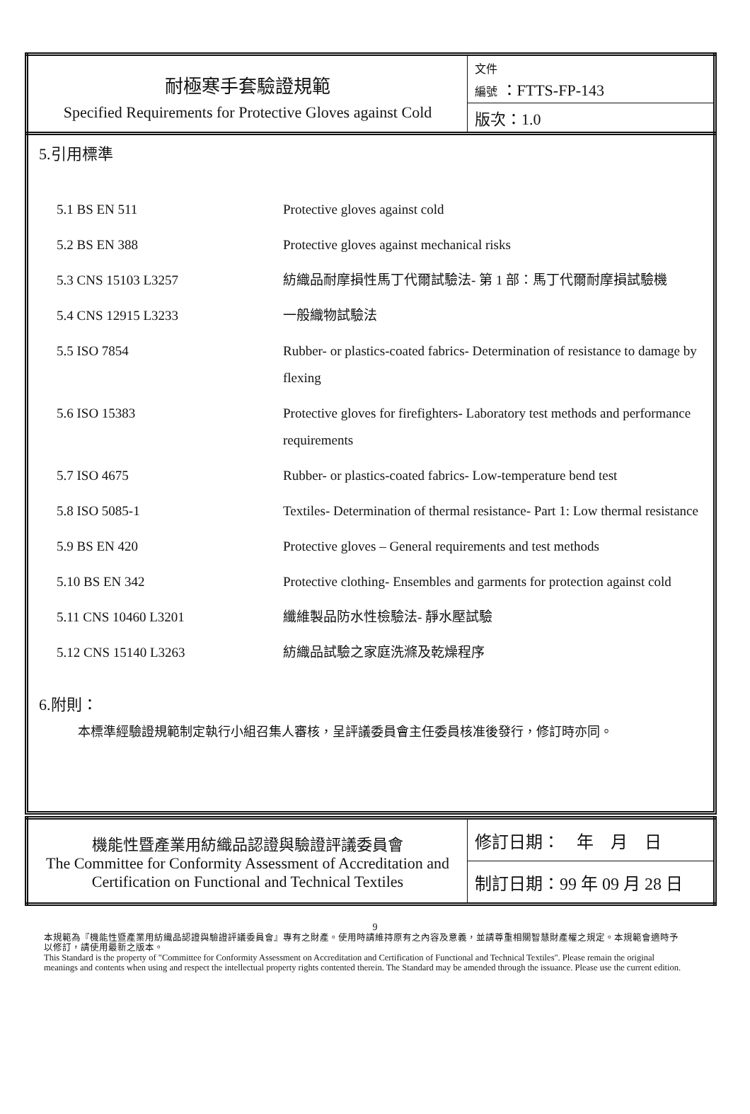| 耐極寒手套驗證規範 Specified Requirements for Protective Gloves against Cold | 文件 編號 ：FTTS-FP-143 |
| | 版次：1.0 |
5.引用標準
| 5.1 BS EN 511 | Protective gloves against cold |
| 5.2 BS EN 388 | Protective gloves against mechanical risks |
| 5.3 CNS 15103 L3257 | 紡織品耐摩損性馬丁代爾試驗法- 第 1 部：馬丁代爾耐摩損試驗機 |
| 5.4 CNS 12915 L3233 | 一般織物試驗法 |
| 5.5 ISO 7854 | Rubber- or plastics-coated fabrics- Determination of resistance to damage by flexing |
| 5.6 ISO 15383 | Protective gloves for firefighters- Laboratory test methods and performance requirements |
| 5.7 ISO 4675 | Rubber- or plastics-coated fabrics- Low-temperature bend test |
| 5.8 ISO 5085-1 | Textiles- Determination of thermal resistance- Part 1: Low thermal resistance |
| 5.9 BS EN 420 | Protective gloves – General requirements and test methods |
| 5.10 BS EN 342 | Protective clothing- Ensembles and garments for protection against cold |
| 5.11 CNS 10460 L3201 | 纖維製品防水性檢驗法- 靜水壓試驗 |
| 5.12 CNS 15140 L3263 | 紡織品試驗之家庭洗滌及乾燥程序 |
6.附則：
本標準經驗證規範制定執行小組召集人審核，呈評議委員會主任委員核准後發行，修訂時亦同。
| 機能性暨產業用紡織品認證與驗證評議委員會 The Committee for Conformity Assessment of Accreditation and Certification on Functional and Technical Textiles | 修訂日期： 年 月 日 |
| | 制訂日期：99 年 09 月 28 日 |
9
本規範為『機能性暨產業用紡織品認證與驗證評議委員會』專有之財產。使用時請維持原有之內容及意義，並請尊重相關智慧財產權之規定。本規範會適時予以修訂，請使用最新之版本。
This Standard is the property of "Committee for Conformity Assessment on Accreditation and Certification of Functional and Technical Textiles". Please remain the original meanings and contents when using and respect the intellectual property rights contented therein. The Standard may be amended through the issuance. Please use the current edition.